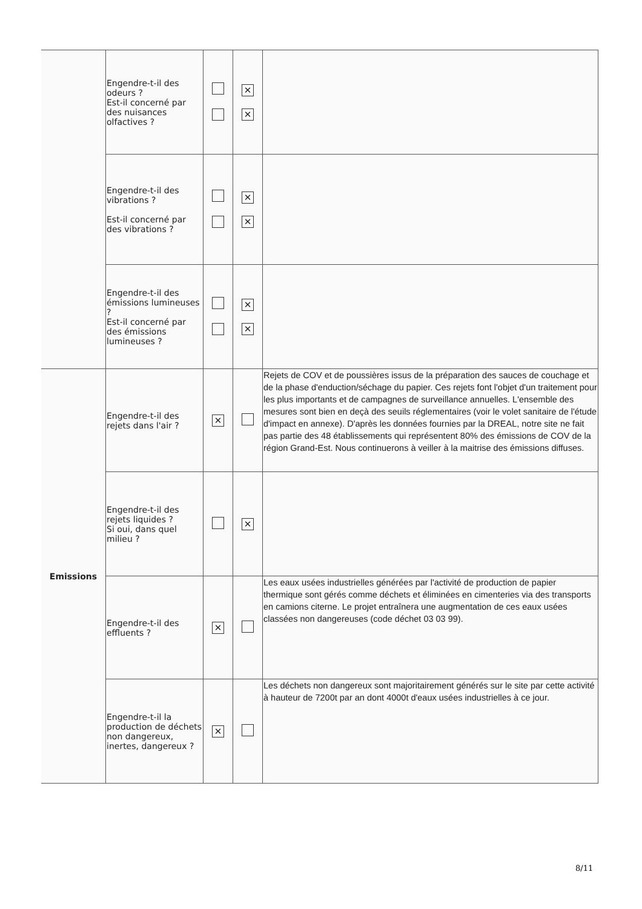| | Engendre-t-il des odeurs ? Est-il concerné par des nuisances olfactives ? | | ✕ ✕ | |
| | Engendre-t-il des vibrations ? Est-il concerné par des vibrations ? | | ✕ ✕ | |
| | Engendre-t-il des émissions lumineuses ? Est-il concerné par des émissions lumineuses ? | | ✕ ✕ | |
| Emissions | Engendre-t-il des rejets dans l'air ? | ✕ | | Rejets de COV et de poussières issus de la préparation des sauces de couchage et de la phase d'enduction/séchage du papier. Ces rejets font l'objet d'un traitement pour les plus importants et de campagnes de surveillance annuelles. L'ensemble des mesures sont bien en deçà des seuils réglementaires (voir le volet sanitaire de l'étude d'impact en annexe). D'après les données fournies par la DREAL, notre site ne fait pas partie des 48 établissements qui représentent 80% des émissions de COV de la région Grand-Est. Nous continuerons à veiller à la maitrise des émissions diffuses. |
| | Engendre-t-il des rejets liquides ? Si oui, dans quel milieu ? | | ✕ | |
| | Engendre-t-il des effluents ? | ✕ | | Les eaux usées industrielles générées par l'activité de production de papier thermique sont gérés comme déchets et éliminées en cimenteries via des transports en camions citerne. Le projet entraînera une augmentation de ces eaux usées classées non dangereuses (code déchet 03 03 99). |
| | Engendre-t-il la production de déchets non dangereux, inertes, dangereux ? | ✕ | | Les déchets non dangereux sont majoritairement générés sur le site par cette activité à hauteur de 7200t par an dont 4000t d'eaux usées industrielles à ce jour. |
8/11